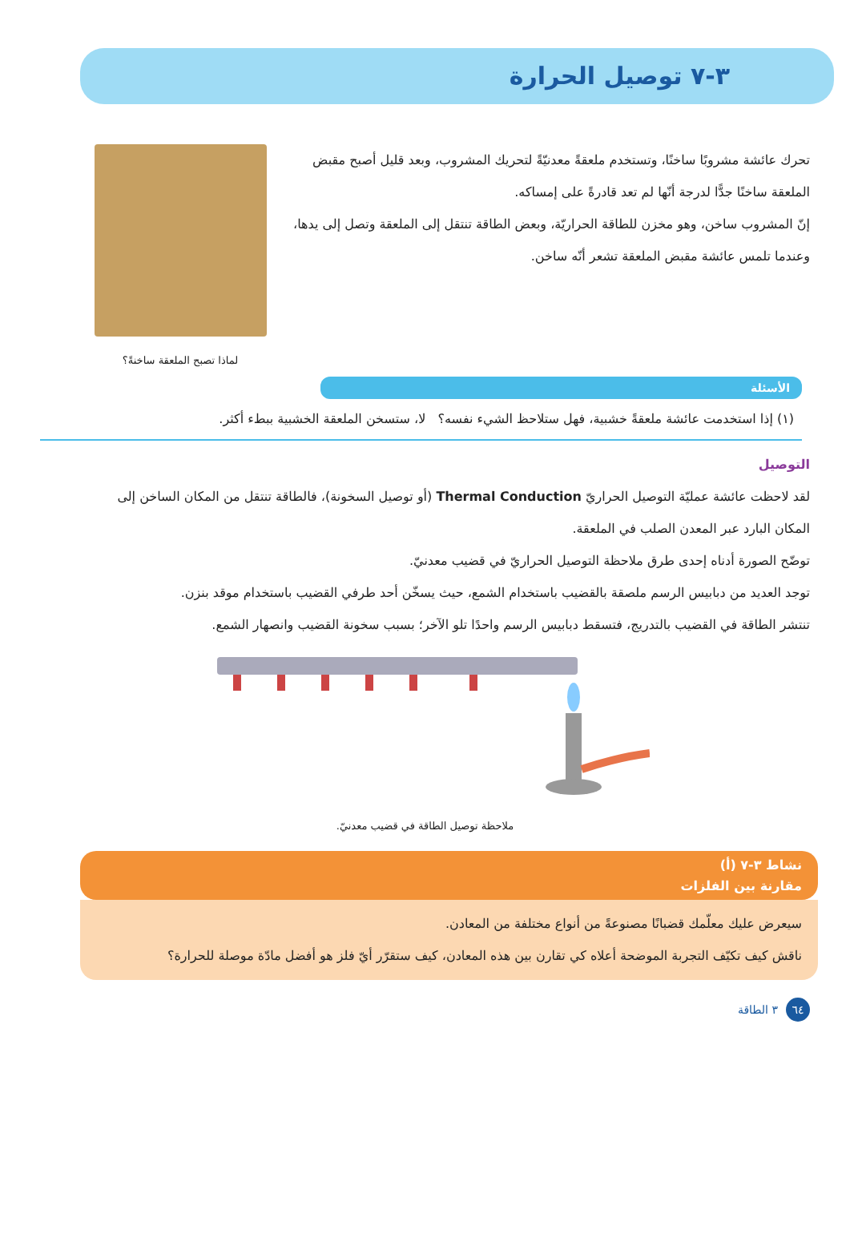٣-٧ توصيل الحرارة
تحرك عائشة مشروبًا ساخنًا، وتستخدم ملعقةً معدنيّةً لتحريك المشروب، وبعد قليل أصبح مقبض الملعقة ساخنًا جدًّا لدرجة أنّها لم تعد قادرةً على إمساكه.
إنّ المشروب ساخن، وهو مخزن للطاقة الحراريّة، وبعض الطاقة تنتقل إلى الملعقة وتصل إلى يدها، وعندما تلمس عائشة مقبض الملعقة تشعر أنّه ساخن.
لماذا تصبح الملعقة ساخنةً؟
الأسئلة
(١) إذا استخدمت عائشة ملعقةً خشبية، فهل ستلاحظ الشيء نفسه؟ لا، ستسخن الملعقة الخشبية ببطء أكثر.
التوصيل
لقد لاحظت عائشة عمليّة التوصيل الحراريّ Thermal Conduction (أو توصيل السخونة)، فالطاقة تنتقل من المكان الساخن إلى المكان البارد عبر المعدن الصلب في الملعقة.
توضّح الصورة أدناه إحدى طرق ملاحظة التوصيل الحراريّ في قضيب معدنيّ.
توجد العديد من دبابيس الرسم ملصقة بالقضيب باستخدام الشمع، حيث يسخّن أحد طرفي القضيب باستخدام موقد بنزن.
تنتشر الطاقة في القضيب بالتدريج، فتسقط دبابيس الرسم واحدًا تلو الآخر؛ بسبب سخونة القضيب وانصهار الشمع.
ملاحظة توصيل الطاقة في قضيب معدنيّ.
نشاط ٣-٧ (أ)
مقارنة بين الفلزات
سيعرض عليك معلّمك قضبانًا مصنوعةً من أنواع مختلفة من المعادن.
ناقش كيف تكيّف التجربة الموضحة أعلاه كي تقارن بين هذه المعادن، كيف ستقرّر أيّ فلز هو أفضل مادّة موصلة للحرارة؟
٦٤ ٣ الطاقة